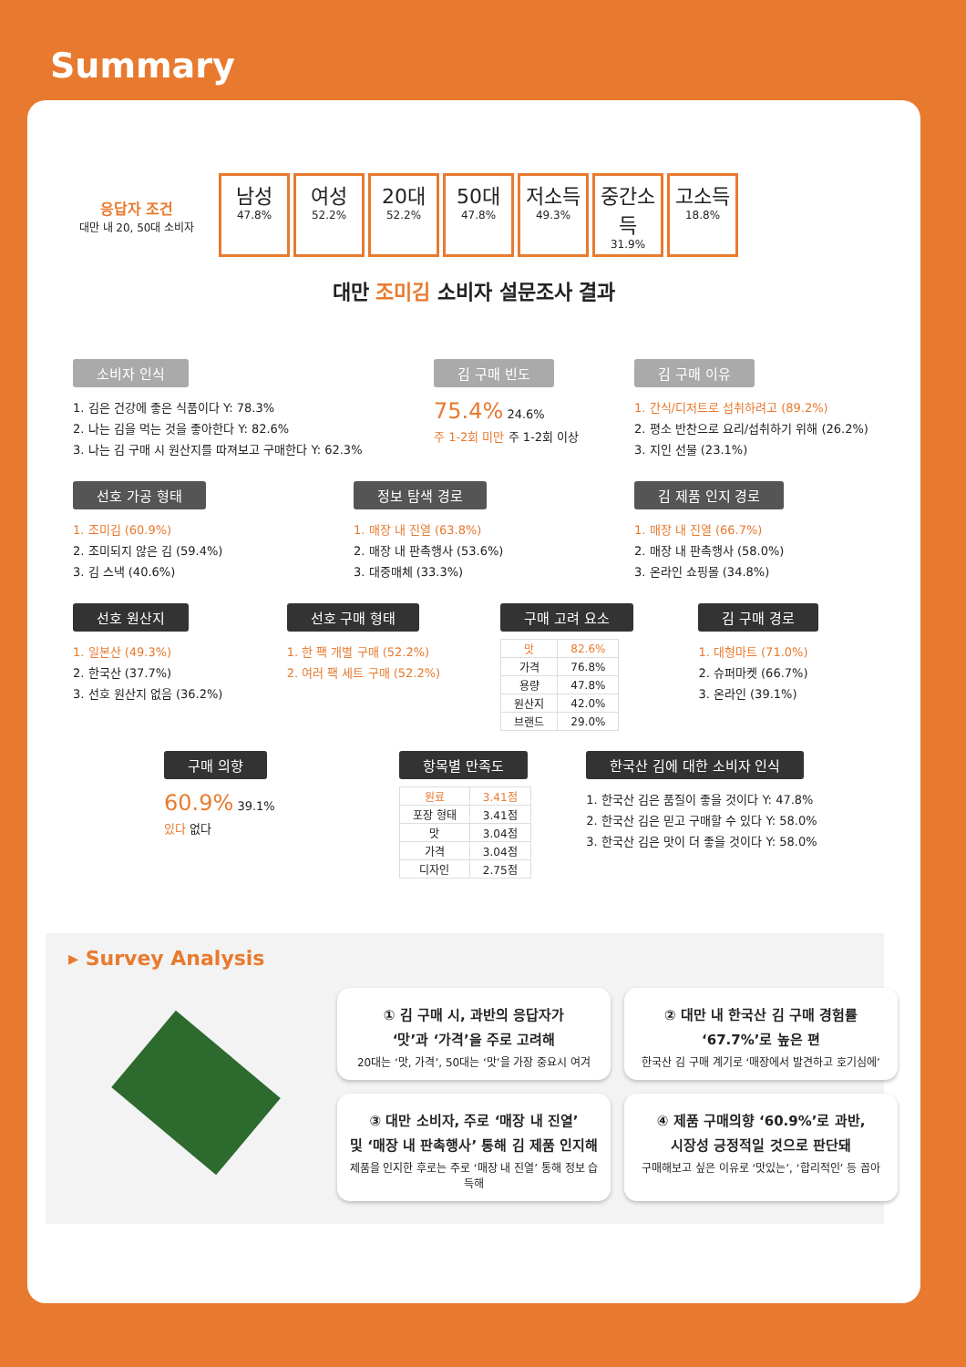Summary
응답자 조건
대만 내 20, 50대 소비자
남성
47.8%
여성
52.2%
20대
52.2%
50대
47.8%
저소득
49.3%
중간소득
31.9%
고소득
18.8%
대만 조미김 소비자 설문조사 결과
소비자 인식
1. 김은 건강에 좋은 식품이다 Y: 78.3%
2. 나는 김을 먹는 것을 좋아한다 Y: 82.6%
3. 나는 김 구매 시 원산지를 따져보고 구매한다 Y: 62.3%
김 구매 빈도
75.4% 24.6%
주 1-2회 미만 주 1-2회 이상
김 구매 이유
1. 간식/디저트로 섭취하려고 (89.2%)
2. 평소 반찬으로 요리/섭취하기 위해 (26.2%)
3. 지인 선물 (23.1%)
선호 가공 형태
1. 조미김 (60.9%)
2. 조미되지 않은 김 (59.4%)
3. 김 스낵 (40.6%)
정보 탐색 경로
1. 매장 내 진열 (63.8%)
2. 매장 내 판촉행사 (53.6%)
3. 대중매체 (33.3%)
김 제품 인지 경로
1. 매장 내 진열 (66.7%)
2. 매장 내 판촉행사 (58.0%)
3. 온라인 쇼핑몰 (34.8%)
선호 원산지
1. 일본산 (49.3%)
2. 한국산 (37.7%)
3. 선호 원산지 없음 (36.2%)
선호 구매 형태
1. 한 팩 개별 구매 (52.2%)
2. 여러 팩 세트 구매 (52.2%)
구매 고려 요소
| 맛 | 82.6% |
| 가격 | 76.8% |
| 용량 | 47.8% |
| 원산지 | 42.0% |
| 브랜드 | 29.0% |
김 구매 경로
1. 대형마트 (71.0%)
2. 슈퍼마켓 (66.7%)
3. 온라인 (39.1%)
구매 의향
60.9% 39.1%
있다 없다
항목별 만족도
| 원료 | 3.41점 |
| 포장 형태 | 3.41점 |
| 맛 | 3.04점 |
| 가격 | 3.04점 |
| 디자인 | 2.75점 |
한국산 김에 대한 소비자 인식
1. 한국산 김은 품질이 좋을 것이다 Y: 47.8%
2. 한국산 김은 믿고 구매할 수 있다 Y: 58.0%
3. 한국산 김은 맛이 더 좋을 것이다 Y: 58.0%
▸ Survey Analysis
① 김 구매 시, 과반의 응답자가
‘맛’과 ‘가격’을 주로 고려해
20대는 ‘맛, 가격’, 50대는 ‘맛’을 가장 중요시 여겨
② 대만 내 한국산 김 구매 경험률
‘67.7%’로 높은 편
한국산 김 구매 계기로 ‘매장에서 발견하고 호기심에’
③ 대만 소비자, 주로 ‘매장 내 진열’
및 ‘매장 내 판촉행사’ 통해 김 제품 인지해
제품을 인지한 후로는 주로 ‘매장 내 진열’ 통해 정보 습득해
④ 제품 구매의향 ‘60.9%’로 과반,
시장성 긍정적일 것으로 판단돼
구매해보고 싶은 이유로 ‘맛있는’, ‘합리적인’ 등 꼽아